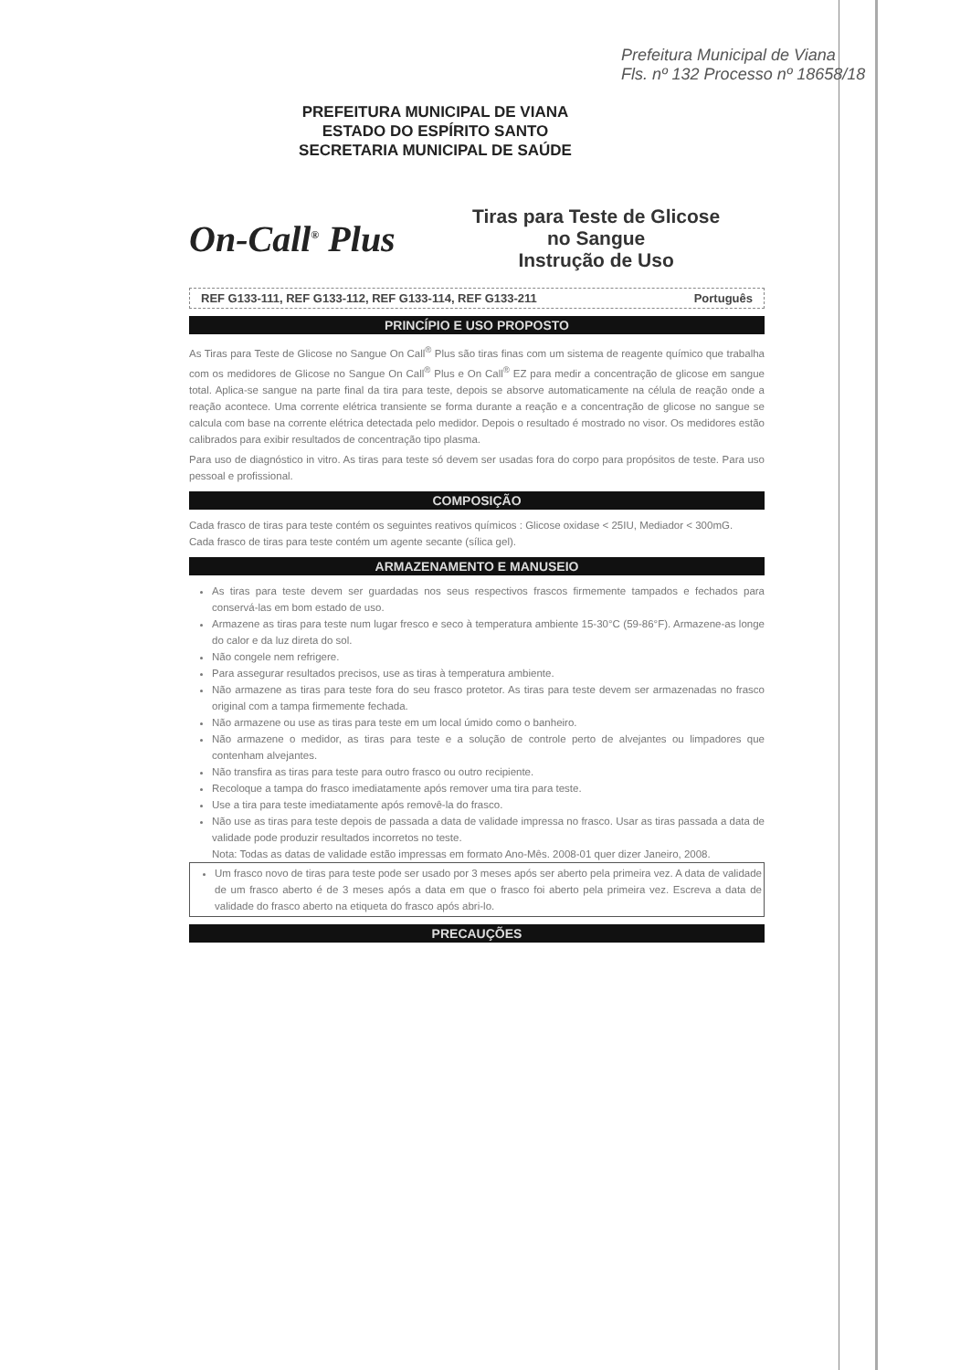Prefeitura Municipal de Viana
Fls. nº 132 Processo nº 18658/18
PREFEITURA MUNICIPAL DE VIANA
ESTADO DO ESPÍRITO SANTO
SECRETARIA MUNICIPAL DE SAÚDE
On-Call<sup>®</sup> Plus
Tiras para Teste de Glicose
no Sangue
Instrução de Uso
REF G133-111, REF G133-112, REF G133-114, REF G133-211 Português
PRINCÍPIO E USO PROPOSTO
As Tiras para Teste de Glicose no Sangue On Call<sup>®</sup> Plus são tiras finas com um sistema de reagente químico que trabalha com os medidores de Glicose no Sangue On Call<sup>®</sup> Plus e On Call<sup>®</sup> EZ para medir a concentração de glicose em sangue total. Aplica-se sangue na parte final da tira para teste, depois se absorve automaticamente na célula de reação onde a reação acontece. Uma corrente elétrica transiente se forma durante a reação e a concentração de glicose no sangue se calcula com base na corrente elétrica detectada pelo medidor. Depois o resultado é mostrado no visor. Os medidores estão calibrados para exibir resultados de concentração tipo plasma.
Para uso de diagnóstico in vitro. As tiras para teste só devem ser usadas fora do corpo para propósitos de teste. Para uso pessoal e profissional.
COMPOSIÇÃO
Cada frasco de tiras para teste contém os seguintes reativos químicos : Glicose oxidase < 25IU, Mediador < 300mG.
Cada frasco de tiras para teste contém um agente secante (sílica gel).
ARMAZENAMENTO E MANUSEIO
As tiras para teste devem ser guardadas nos seus respectivos frascos firmemente tampados e fechados para conservá-las em bom estado de uso.
Armazene as tiras para teste num lugar fresco e seco à temperatura ambiente 15-30°C (59-86°F). Armazene-as longe do calor e da luz direta do sol.
Não congele nem refrigere.
Para assegurar resultados precisos, use as tiras à temperatura ambiente.
Não armazene as tiras para teste fora do seu frasco protetor. As tiras para teste devem ser armazenadas no frasco original com a tampa firmemente fechada.
Não armazene ou use as tiras para teste em um local úmido como o banheiro.
Não armazene o medidor, as tiras para teste e a solução de controle perto de alvejantes ou limpadores que contenham alvejantes.
Não transfira as tiras para teste para outro frasco ou outro recipiente.
Recoloque a tampa do frasco imediatamente após remover uma tira para teste.
Use a tira para teste imediatamente após removê-la do frasco.
Não use as tiras para teste depois de passada a data de validade impressa no frasco. Usar as tiras passada a data de validade pode produzir resultados incorretos no teste.
Nota: Todas as datas de validade estão impressas em formato Ano-Mês. 2008-01 quer dizer Janeiro, 2008.
Um frasco novo de tiras para teste pode ser usado por 3 meses após ser aberto pela primeira vez. A data de validade de um frasco aberto é de 3 meses após a data em que o frasco foi aberto pela primeira vez. Escreva a data de validade do frasco aberto na etiqueta do frasco após abri-lo.
PRECAUÇÕES